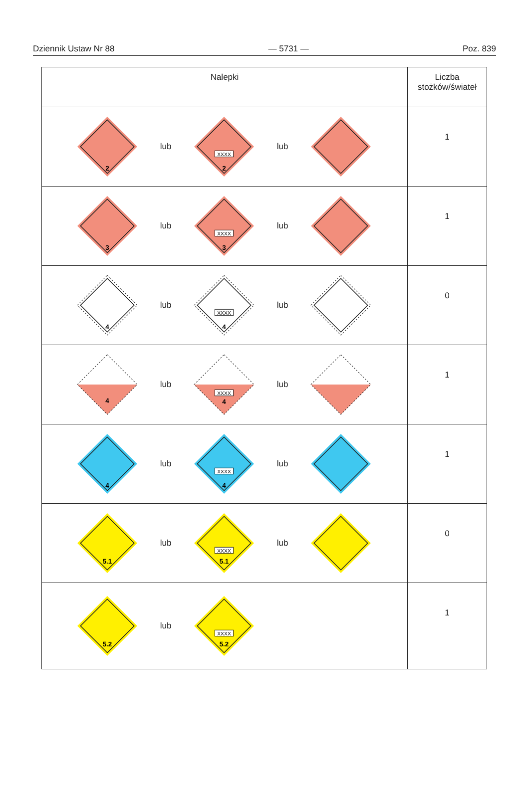Dziennik Ustaw Nr 88 — 5731 — Poz. 839
| Nalepki | Liczba stożków/świateł |
| --- | --- |
| 2 lub XXXX 2 lub | 1 |
| 3 lub XXXX 3 lub | 1 |
| 4 lub XXXX 4 lub | 0 |
| 4 lub XXXX 4 lub | 1 |
| 4 lub XXXX 4 lub | 1 |
| 5.1 lub XXXX 5.1 lub | 0 |
| 5.2 lub XXXX 5.2 | 1 |